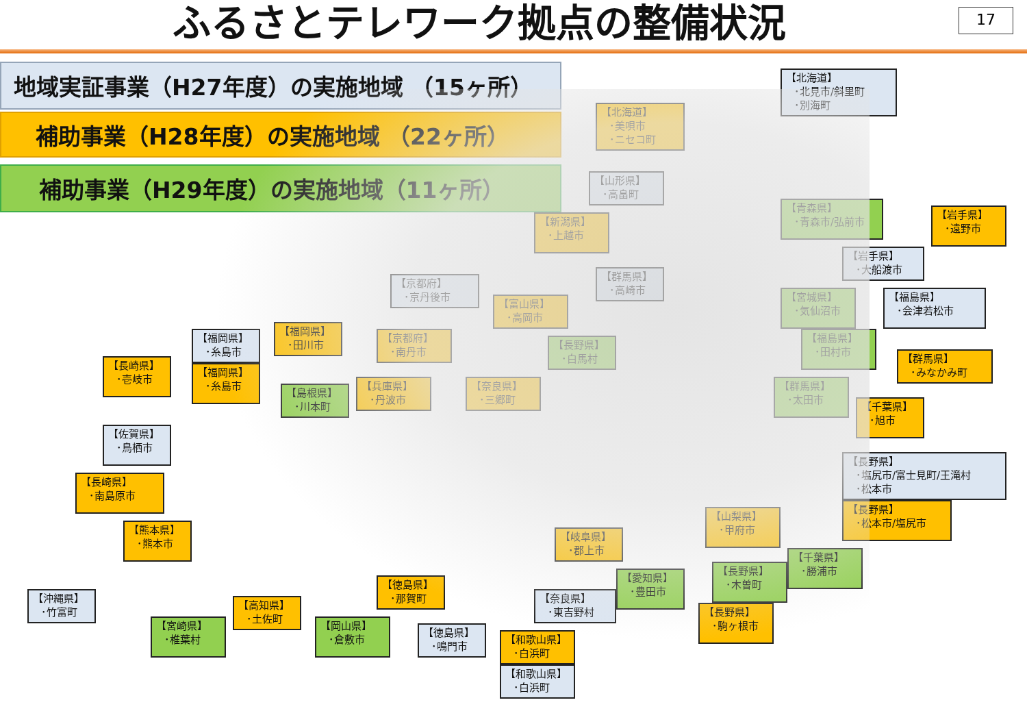ふるさとテレワーク拠点の整備状況
17
地域実証事業（H27年度）の実施地域 （15ヶ所）
補助事業（H28年度）の実施地域 （22ヶ所）
補助事業（H29年度）の実施地域（11ヶ所）
【北海道】
･北見市/斜里町
･別海町
【北海道】
･美唄市
･ニセコ町
【山形県】
･高畠町
【青森県】
･青森市/弘前市
【岩手県】
･遠野市
【新潟県】
･上越市
【岩手県】
･大船渡市
【群馬県】
･高崎市
【京都府】
･京丹後市
【宮城県】
･気仙沼市
【福島県】
･会津若松市
【富山県】
･高岡市
【福岡県】
･田川市
【福岡県】
･糸島市
【京都府】
･南丹市
【長野県】
･白馬村
【福島県】
･田村市
【群馬県】
･みなかみ町
【長崎県】
･壱岐市
【福岡県】
･糸島市
【兵庫県】
･丹波市
【奈良県】
･三郷町
【群馬県】
･太田市
【島根県】
･川本町
【千葉県】
･旭市
【佐賀県】
･鳥栖市
【長野県】
･塩尻市/富士見町/王滝村
･松本市
【長崎県】
･南島原市
【長野県】
･松本市/塩尻市
【山梨県】
･甲府市
【熊本県】
･熊本市
【岐阜県】
･郡上市
【千葉県】
･勝浦市
【長野県】
･木曽町
【愛知県】
･豊田市
【徳島県】
･那賀町
【沖縄県】
･竹富町
【奈良県】
･東吉野村
【高知県】
･土佐町
【長野県】
･駒ヶ根市
【宮崎県】
･椎葉村
【岡山県】
･倉敷市
【徳島県】
･鳴門市
【和歌山県】
･白浜町
【和歌山県】
･白浜町